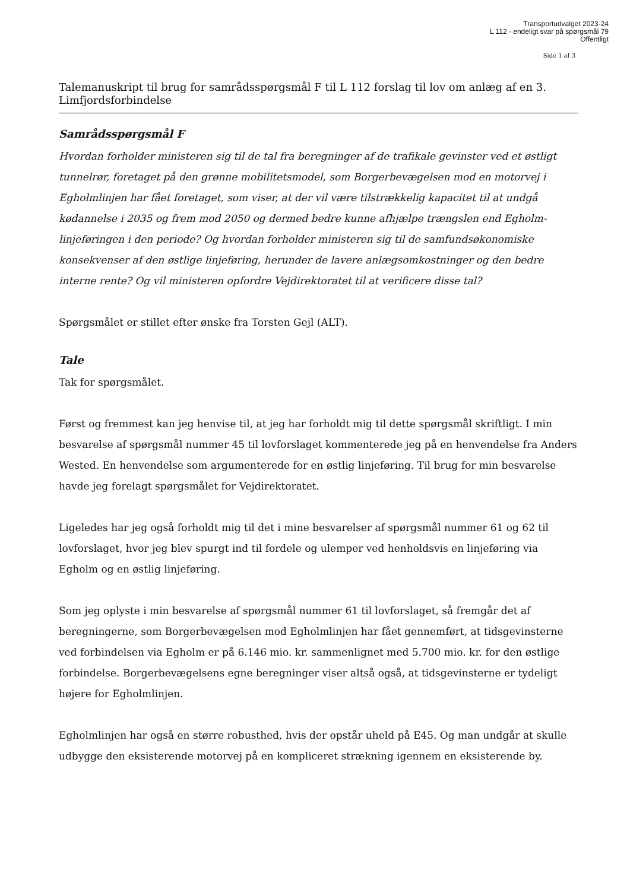Transportudvalget 2023-24
L 112 - endeligt svar på spørgsmål 79
Offentligt
Side 1 af 3
Talemanuskript til brug for samrådsspørgsmål F til L 112 forslag til lov om anlæg af en 3. Limfjordsforbindelse
Samrådsspørgsmål F
Hvordan forholder ministeren sig til de tal fra beregninger af de trafikale gevinster ved et østligt tunnelrør, foretaget på den grønne mobilitetsmodel, som Borgerbevægelsen mod en motorvej i Egholmlinjen har fået foretaget, som viser, at der vil være tilstrækkelig kapacitet til at undgå kødannelse i 2035 og frem mod 2050 og dermed bedre kunne afhjælpe trængslen end Egholm-linjeføringen i den periode? Og hvordan forholder ministeren sig til de samfundsøkonomiske konsekvenser af den østlige linjeføring, herunder de lavere anlægsomkostninger og den bedre interne rente? Og vil ministeren opfordre Vejdirektoratet til at verificere disse tal?
Spørgsmålet er stillet efter ønske fra Torsten Gejl (ALT).
Tale
Tak for spørgsmålet.
Først og fremmest kan jeg henvise til, at jeg har forholdt mig til dette spørgsmål skriftligt. I min besvarelse af spørgsmål nummer 45 til lovforslaget kommenterede jeg på en henvendelse fra Anders Wested. En henvendelse som argumenterede for en østlig linjeføring. Til brug for min besvarelse havde jeg forelagt spørgsmålet for Vejdirektoratet.
Ligeledes har jeg også forholdt mig til det i mine besvarelser af spørgsmål nummer 61 og 62 til lovforslaget, hvor jeg blev spurgt ind til fordele og ulemper ved henholdsvis en linjeføring via Egholm og en østlig linjeføring.
Som jeg oplyste i min besvarelse af spørgsmål nummer 61 til lovforslaget, så fremgår det af beregningerne, som Borgerbevægelsen mod Egholmlinjen har fået gennemført, at tidsgevinsterne ved forbindelsen via Egholm er på 6.146 mio. kr. sammenlignet med 5.700 mio. kr. for den østlige forbindelse. Borgerbevægelsens egne beregninger viser altså også, at tidsgevinsterne er tydeligt højere for Egholmlinjen.
Egholmlinjen har også en større robusthed, hvis der opstår uheld på E45. Og man undgår at skulle udbygge den eksisterende motorvej på en kompliceret strækning igennem en eksisterende by.